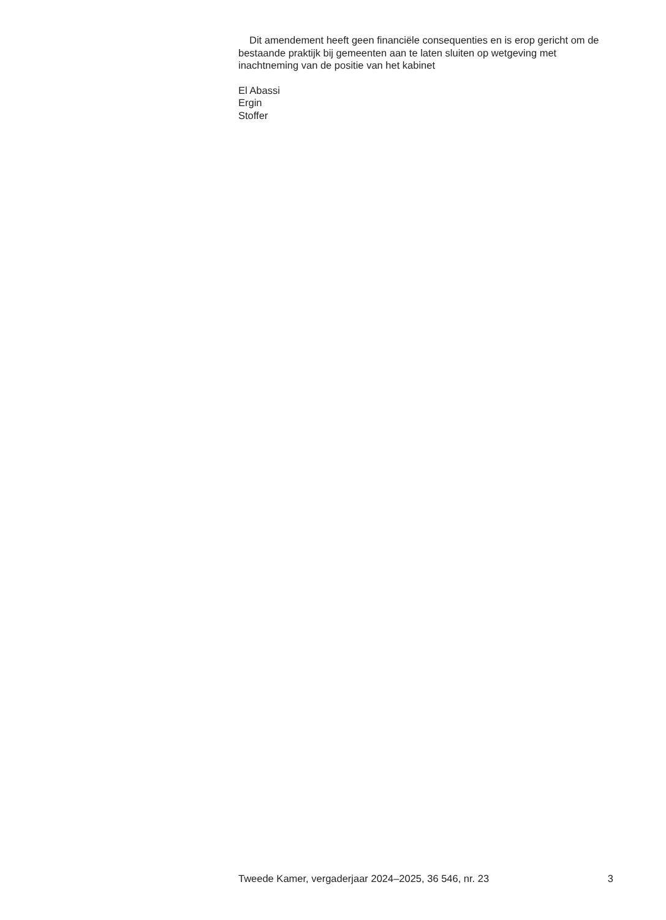Dit amendement heeft geen financiële consequenties en is erop gericht om de bestaande praktijk bij gemeenten aan te laten sluiten op wetgeving met inachtneming van de positie van het kabinet
El Abassi
Ergin
Stoffer
Tweede Kamer, vergaderjaar 2024–2025, 36 546, nr. 23 3